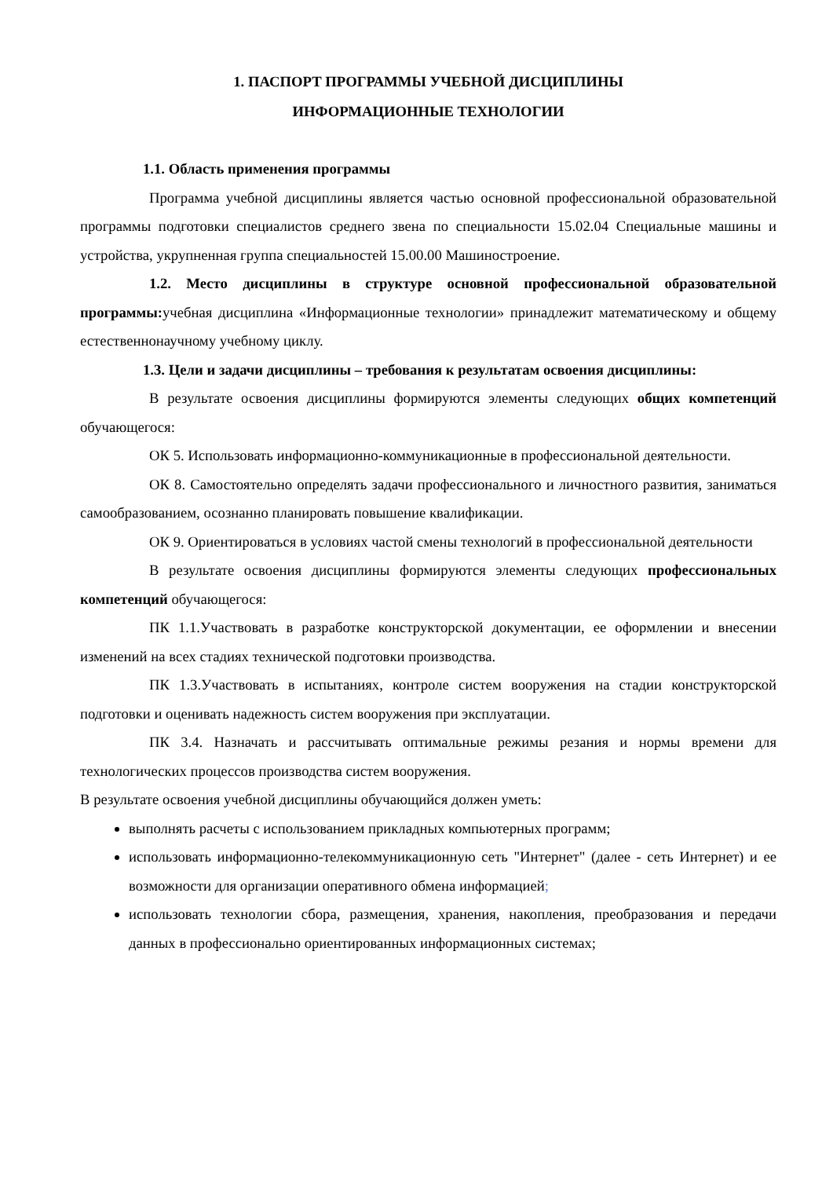1. ПАСПОРТ ПРОГРАММЫ УЧЕБНОЙ ДИСЦИПЛИНЫ
ИНФОРМАЦИОННЫЕ ТЕХНОЛОГИИ
1.1. Область применения программы
Программа учебной дисциплины является частью основной профессиональной образовательной программы подготовки специалистов среднего звена по специальности 15.02.04 Специальные машины и устройства, укрупненная группа специальностей 15.00.00 Машиностроение.
1.2. Место дисциплины в структуре основной профессиональной образовательной программы: учебная дисциплина «Информационные технологии» принадлежит математическому и общему естественнонаучному учебному циклу.
1.3. Цели и задачи дисциплины – требования к результатам освоения дисциплины:
В результате освоения дисциплины формируются элементы следующих общих компетенций обучающегося:
ОК 5. Использовать информационно-коммуникационные в профессиональной деятельности.
ОК 8. Самостоятельно определять задачи профессионального и личностного развития, заниматься самообразованием, осознанно планировать повышение квалификации.
ОК 9. Ориентироваться в условиях частой смены технологий в профессиональной деятельности
В результате освоения дисциплины формируются элементы следующих профессиональных компетенций обучающегося:
ПК 1.1.Участвовать в разработке конструкторской документации, ее оформлении и внесении изменений на всех стадиях технической подготовки производства.
ПК 1.3.Участвовать в испытаниях, контроле систем вооружения на стадии конструкторской подготовки и оценивать надежность систем вооружения при эксплуатации.
ПК 3.4. Назначать и рассчитывать оптимальные режимы резания и нормы времени для технологических процессов производства систем вооружения.
В результате освоения учебной дисциплины обучающийся должен уметь:
выполнять расчеты с использованием прикладных компьютерных программ;
использовать информационно-телекоммуникационную сеть "Интернет" (далее - сеть Интернет) и ее возможности для организации оперативного обмена информацией;
использовать технологии сбора, размещения, хранения, накопления, преобразования и передачи данных в профессионально ориентированных информационных системах;